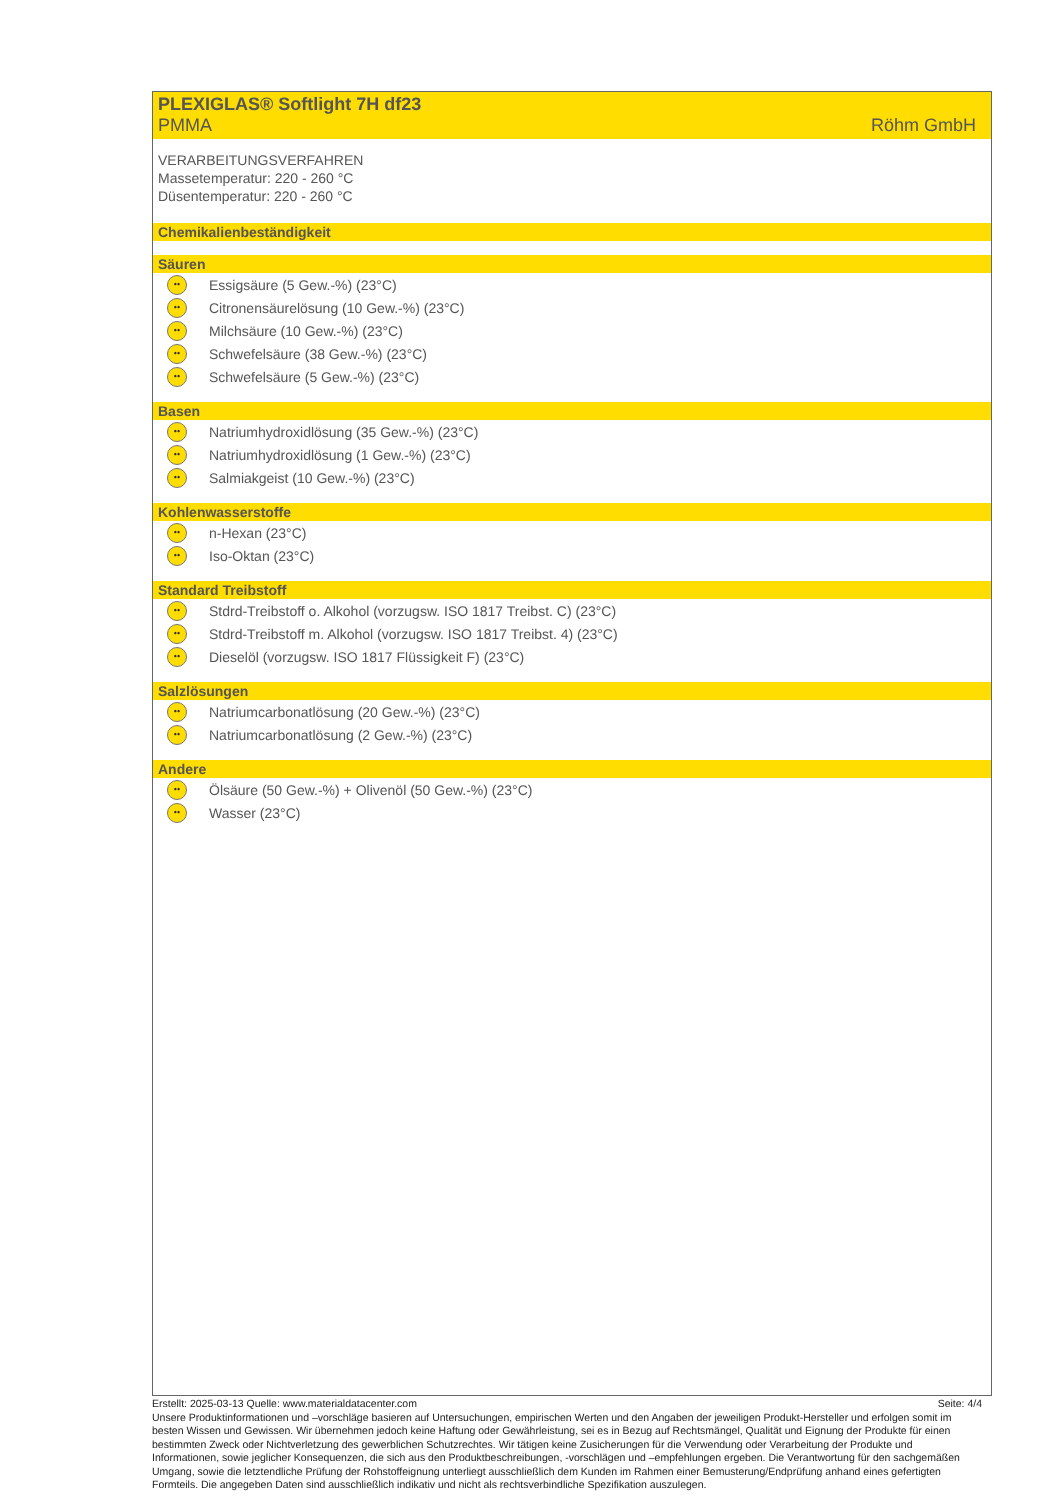PLEXIGLAS® Softlight 7H df23
PMMA Röhm GmbH
VERARBEITUNGSVERFAHREN
Massetemperatur: 220 - 260 °C
Düsentemperatur: 220 - 260 °C
Chemikalienbeständigkeit
Säuren
•• Essigsäure (5 Gew.-%) (23°C)
•• Citronensäurelösung (10 Gew.-%) (23°C)
•• Milchsäure (10 Gew.-%) (23°C)
•• Schwefelsäure (38 Gew.-%) (23°C)
•• Schwefelsäure (5 Gew.-%) (23°C)
Basen
•• Natriumhydroxidlösung (35 Gew.-%) (23°C)
•• Natriumhydroxidlösung (1 Gew.-%) (23°C)
•• Salmiakgeist (10 Gew.-%) (23°C)
Kohlenwasserstoffe
•• n-Hexan (23°C)
•• Iso-Oktan (23°C)
Standard Treibstoff
•• Stdrd-Treibstoff o. Alkohol (vorzugsw. ISO 1817 Treibst. C) (23°C)
•• Stdrd-Treibstoff m. Alkohol (vorzugsw. ISO 1817 Treibst. 4) (23°C)
•• Dieselöl (vorzugsw. ISO 1817 Flüssigkeit F) (23°C)
Salzlösungen
•• Natriumcarbonatlösung (20 Gew.-%) (23°C)
•• Natriumcarbonatlösung (2 Gew.-%) (23°C)
Andere
•• Ölsäure (50 Gew.-%) + Olivenöl (50 Gew.-%) (23°C)
•• Wasser (23°C)
Erstellt: 2025-03-13 Quelle: www.materialdatacenter.com Seite: 4/4
Unsere Produktinformationen und –vorschläge basieren auf Untersuchungen, empirischen Werten und den Angaben der jeweiligen Produkt-Hersteller und erfolgen somit im besten Wissen und Gewissen. Wir übernehmen jedoch keine Haftung oder Gewährleistung, sei es in Bezug auf Rechtsmängel, Qualität und Eignung der Produkte für einen bestimmten Zweck oder Nichtverletzung des gewerblichen Schutzrechtes. Wir tätigen keine Zusicherungen für die Verwendung oder Verarbeitung der Produkte und Informationen, sowie jeglicher Konsequenzen, die sich aus den Produktbeschreibungen, -vorschlägen und –empfehlungen ergeben. Die Verantwortung für den sachgemäßen Umgang, sowie die letztendliche Prüfung der Rohstoffeignung unterliegt ausschließlich dem Kunden im Rahmen einer Bemusterung/Endprüfung anhand eines gefertigten Formteils. Die angegeben Daten sind ausschließlich indikativ und nicht als rechtsverbindliche Spezifikation auszulegen.